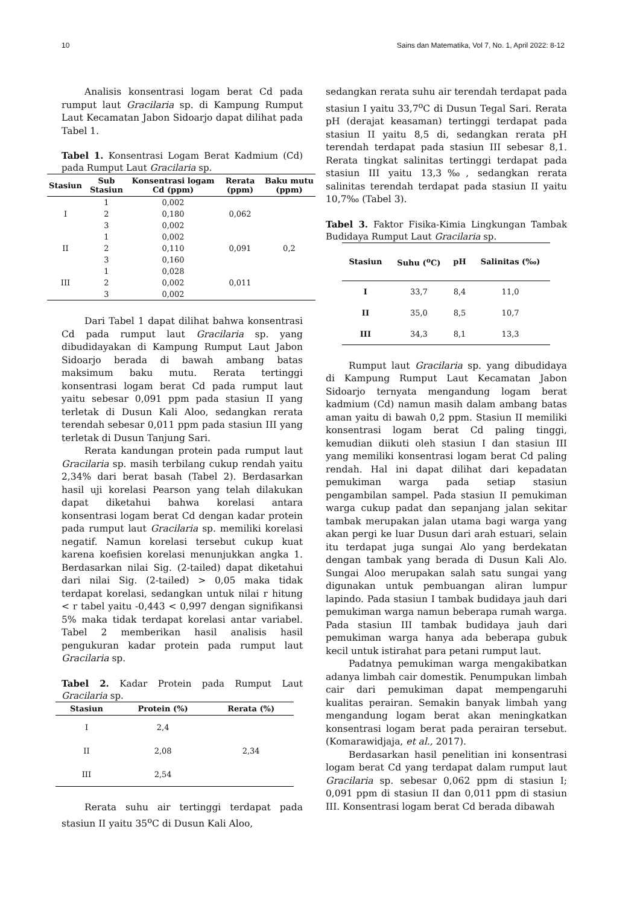10 Sains dan Matematika, Vol 7, No. 1, April 2022: 8-12
Analisis konsentrasi logam berat Cd pada rumput laut Gracilaria sp. di Kampung Rumput Laut Kecamatan Jabon Sidoarjo dapat dilihat pada Tabel 1.
Tabel 1. Konsentrasi Logam Berat Kadmium (Cd) pada Rumput Laut Gracilaria sp.
| Stasiun | Sub Stasiun | Konsentrasi logam Cd (ppm) | Rerata (ppm) | Baku mutu (ppm) |
| --- | --- | --- | --- | --- |
| I | 1 | 0,002 | 0,062 | 0,2 |
| | 2 | 0,180 | | |
| | 3 | 0,002 | | |
| II | 1 | 0,002 | 0,091 | |
| | 2 | 0,110 | | |
| | 3 | 0,160 | | |
| III | 1 | 0,028 | 0,011 | |
| | 2 | 0,002 | | |
| | 3 | 0,002 | | |
Dari Tabel 1 dapat dilihat bahwa konsentrasi Cd pada rumput laut Gracilaria sp. yang dibudidayakan di Kampung Rumput Laut Jabon Sidoarjo berada di bawah ambang batas maksimum baku mutu. Rerata tertinggi konsentrasi logam berat Cd pada rumput laut yaitu sebesar 0,091 ppm pada stasiun II yang terletak di Dusun Kali Aloo, sedangkan rerata terendah sebesar 0,011 ppm pada stasiun III yang terletak di Dusun Tanjung Sari.
Rerata kandungan protein pada rumput laut Gracilaria sp. masih terbilang cukup rendah yaitu 2,34% dari berat basah (Tabel 2). Berdasarkan hasil uji korelasi Pearson yang telah dilakukan dapat diketahui bahwa korelasi antara konsentrasi logam berat Cd dengan kadar protein pada rumput laut Gracilaria sp. memiliki korelasi negatif. Namun korelasi tersebut cukup kuat karena koefisien korelasi menunjukkan angka 1. Berdasarkan nilai Sig. (2-tailed) dapat diketahui dari nilai Sig. (2-tailed) > 0,05 maka tidak terdapat korelasi, sedangkan untuk nilai r hitung < r tabel yaitu -0,443 < 0,997 dengan signifikansi 5% maka tidak terdapat korelasi antar variabel. Tabel 2 memberikan hasil analisis hasil pengukuran kadar protein pada rumput laut Gracilaria sp.
Tabel 2. Kadar Protein pada Rumput Laut Gracilaria sp.
| Stasiun | Protein (%) | Rerata (%) |
| --- | --- | --- |
| I | 2,4 | 2,34 |
| II | 2,08 | |
| III | 2,54 | |
Rerata suhu air tertinggi terdapat pada stasiun II yaitu 35<sup>o</sup>C di Dusun Kali Aloo,
sedangkan rerata suhu air terendah terdapat pada stasiun I yaitu 33,7<sup>o</sup>C di Dusun Tegal Sari. Rerata pH (derajat keasaman) tertinggi terdapat pada stasiun II yaitu 8,5 di, sedangkan rerata pH terendah terdapat pada stasiun III sebesar 8,1. Rerata tingkat salinitas tertinggi terdapat pada stasiun III yaitu 13,3‰, sedangkan rerata salinitas terendah terdapat pada stasiun II yaitu 10,7‰ (Tabel 3).
Tabel 3. Faktor Fisika-Kimia Lingkungan Tambak Budidaya Rumput Laut Gracilaria sp.
| Stasiun | Suhu (<sup>o</sup>C) | pH | Salinitas (‰) |
| --- | --- | --- | --- |
| I | 33,7 | 8,4 | 11,0 |
| II | 35,0 | 8,5 | 10,7 |
| III | 34,3 | 8,1 | 13,3 |
Rumput laut Gracilaria sp. yang dibudidaya di Kampung Rumput Laut Kecamatan Jabon Sidoarjo ternyata mengandung logam berat kadmium (Cd) namun masih dalam ambang batas aman yaitu di bawah 0,2 ppm. Stasiun II memiliki konsentrasi logam berat Cd paling tinggi, kemudian diikuti oleh stasiun I dan stasiun III yang memiliki konsentrasi logam berat Cd paling rendah. Hal ini dapat dilihat dari kepadatan pemukiman warga pada setiap stasiun pengambilan sampel. Pada stasiun II pemukiman warga cukup padat dan sepanjang jalan sekitar tambak merupakan jalan utama bagi warga yang akan pergi ke luar Dusun dari arah estuari, selain itu terdapat juga sungai Alo yang berdekatan dengan tambak yang berada di Dusun Kali Alo. Sungai Aloo merupakan salah satu sungai yang digunakan untuk pembuangan aliran lumpur lapindo. Pada stasiun I tambak budidaya jauh dari pemukiman warga namun beberapa rumah warga. Pada stasiun III tambak budidaya jauh dari pemukiman warga hanya ada beberapa gubuk kecil untuk istirahat para petani rumput laut.
Padatnya pemukiman warga mengakibatkan adanya limbah cair domestik. Penumpukan limbah cair dari pemukiman dapat mempengaruhi kualitas perairan. Semakin banyak limbah yang mengandung logam berat akan meningkatkan konsentrasi logam berat pada perairan tersebut. (Komarawidjaja, et al., 2017).
Berdasarkan hasil penelitian ini konsentrasi logam berat Cd yang terdapat dalam rumput laut Gracilaria sp. sebesar 0,062 ppm di stasiun I; 0,091 ppm di stasiun II dan 0,011 ppm di stasiun III. Konsentrasi logam berat Cd berada dibawah